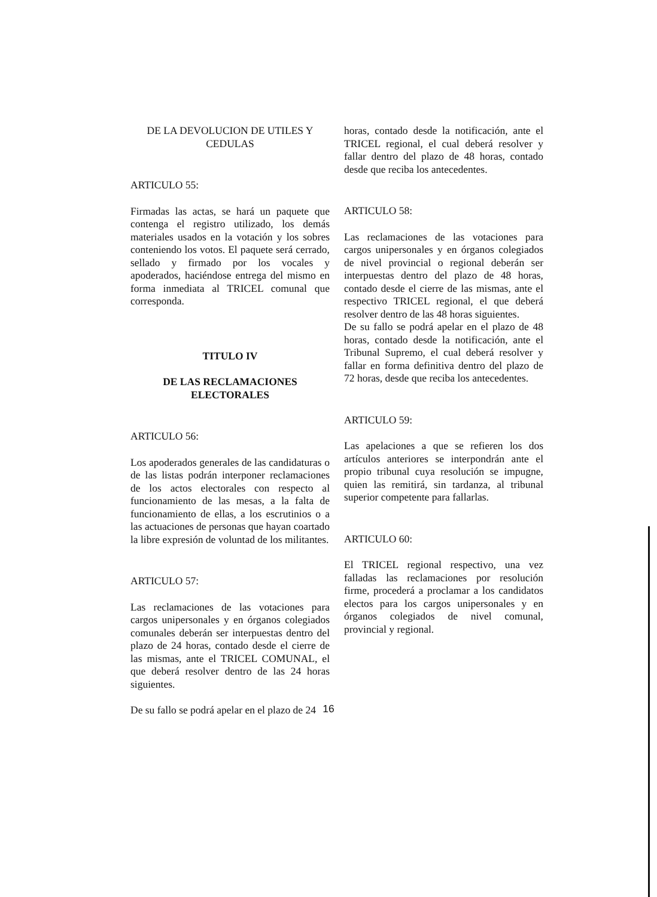DE LA DEVOLUCION DE UTILES Y CEDULAS
ARTICULO 55:
Firmadas las actas, se hará un paquete que contenga el registro utilizado, los demás materiales usados en la votación y los sobres conteniendo los votos. El paquete será cerrado, sellado y firmado por los vocales y apoderados, haciéndose entrega del mismo en forma inmediata al TRICEL comunal que corresponda.
TITULO IV
DE LAS RECLAMACIONES ELECTORALES
ARTICULO 56:
Los apoderados generales de las candidaturas o de las listas podrán interponer reclamaciones de los actos electorales con respecto al funcionamiento de las mesas, a la falta de funcionamiento de ellas, a los escrutinios o a las actuaciones de personas que hayan coartado la libre expresión de voluntad de los militantes.
ARTICULO 57:
Las reclamaciones de las votaciones para cargos unipersonales y en órganos colegiados comunales deberán ser interpuestas dentro del plazo de 24 horas, contado desde el cierre de las mismas, ante el TRICEL COMUNAL, el que deberá resolver dentro de las 24 horas siguientes.
De su fallo se podrá apelar en el plazo de 24
horas, contado desde la notificación, ante el TRICEL regional, el cual deberá resolver y fallar dentro del plazo de 48 horas, contado desde que reciba los antecedentes.
ARTICULO 58:
Las reclamaciones de las votaciones para cargos unipersonales y en órganos colegiados de nivel provincial o regional deberán ser interpuestas dentro del plazo de 48 horas, contado desde el cierre de las mismas, ante el respectivo TRICEL regional, el que deberá resolver dentro de las 48 horas siguientes.
De su fallo se podrá apelar en el plazo de 48 horas, contado desde la notificación, ante el Tribunal Supremo, el cual deberá resolver y fallar en forma definitiva dentro del plazo de 72 horas, desde que reciba los antecedentes.
ARTICULO 59:
Las apelaciones a que se refieren los dos artículos anteriores se interpondrán ante el propio tribunal cuya resolución se impugne, quien las remitirá, sin tardanza, al tribunal superior competente para fallarlas.
ARTICULO 60:
El TRICEL regional respectivo, una vez falladas las reclamaciones por resolución firme, procederá a proclamar a los candidatos electos para los cargos unipersonales y en órganos colegiados de nivel comunal, provincial y regional.
16